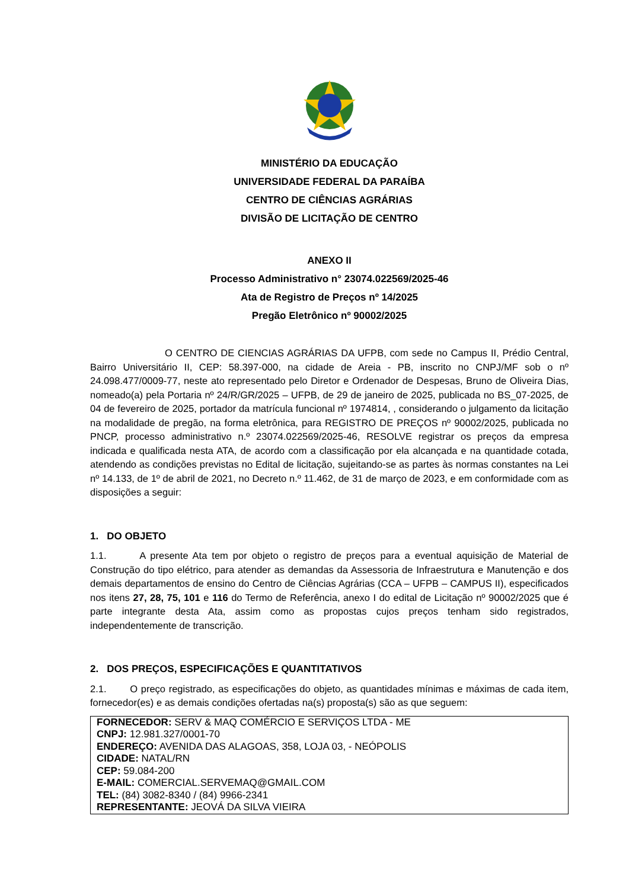MINISTÉRIO DA EDUCAÇÃO
UNIVERSIDADE FEDERAL DA PARAÍBA
CENTRO DE CIÊNCIAS AGRÁRIAS
DIVISÃO DE LICITAÇÃO DE CENTRO
ANEXO II
Processo Administrativo n° 23074.022569/2025-46
Ata de Registro de Preços nº 14/2025
Pregão Eletrônico nº 90002/2025
O CENTRO DE CIENCIAS AGRÁRIAS DA UFPB, com sede no Campus II, Prédio Central, Bairro Universitário II, CEP: 58.397-000, na cidade de Areia - PB, inscrito no CNPJ/MF sob o nº 24.098.477/0009-77, neste ato representado pelo Diretor e Ordenador de Despesas, Bruno de Oliveira Dias, nomeado(a) pela Portaria nº 24/R/GR/2025 – UFPB, de 29 de janeiro de 2025, publicada no BS_07-2025, de 04 de fevereiro de 2025, portador da matrícula funcional nº 1974814, , considerando o julgamento da licitação na modalidade de pregão, na forma eletrônica, para REGISTRO DE PREÇOS nº 90002/2025, publicada no PNCP, processo administrativo n.º 23074.022569/2025-46, RESOLVE registrar os preços da empresa indicada e qualificada nesta ATA, de acordo com a classificação por ela alcançada e na quantidade cotada, atendendo as condições previstas no Edital de licitação, sujeitando-se as partes às normas constantes na Lei nº 14.133, de 1º de abril de 2021, no Decreto n.º 11.462, de 31 de março de 2023, e em conformidade com as disposições a seguir:
1. DO OBJETO
1.1. A presente Ata tem por objeto o registro de preços para a eventual aquisição de Material de Construção do tipo elétrico, para atender as demandas da Assessoria de Infraestrutura e Manutenção e dos demais departamentos de ensino do Centro de Ciências Agrárias (CCA – UFPB – CAMPUS II), especificados nos itens 27, 28, 75, 101 e 116 do Termo de Referência, anexo I do edital de Licitação nº 90002/2025 que é parte integrante desta Ata, assim como as propostas cujos preços tenham sido registrados, independentemente de transcrição.
2. DOS PREÇOS, ESPECIFICAÇÕES E QUANTITATIVOS
2.1. O preço registrado, as especificações do objeto, as quantidades mínimas e máximas de cada item, fornecedor(es) e as demais condições ofertadas na(s) proposta(s) são as que seguem:
FORNECEDOR: SERV & MAQ COMÉRCIO E SERVIÇOS LTDA - ME
CNPJ: 12.981.327/0001-70
ENDEREÇO: AVENIDA DAS ALAGOAS, 358, LOJA 03, - NEÓPOLIS
CIDADE: NATAL/RN
CEP: 59.084-200
E-MAIL: COMERCIAL.SERVEMAQ@GMAIL.COM
TEL: (84) 3082-8340 / (84) 9966-2341
REPRESENTANTE: JEOVÁ DA SILVA VIEIRA